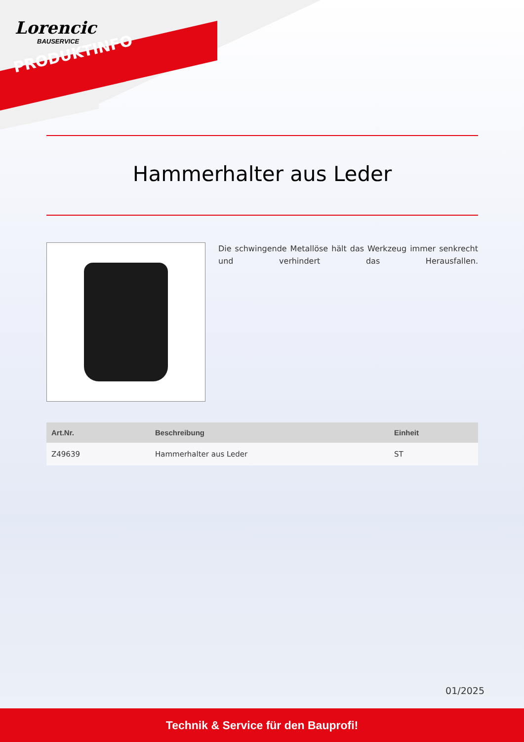Lorencic
BAUSERVICE
PRODUKTINFO
Hammerhalter aus Leder
Die schwingende Metallöse hält das Werkzeug immer senkrecht und verhindert das Herausfallen.
| Art.Nr. | Beschreibung | Einheit |
| --- | --- | --- |
| Z49639 | Hammerhalter aus Leder | ST |
01/2025
Technik & Service für den Bauprofi!